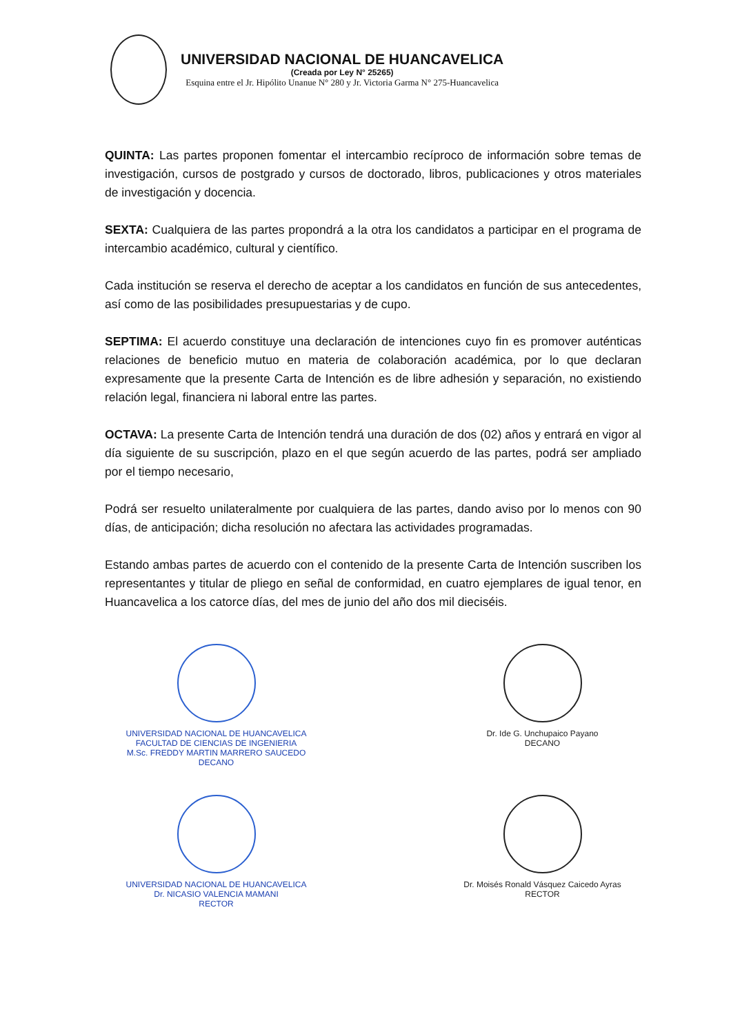UNIVERSIDAD NACIONAL DE HUANCAVELICA
(Creada por Ley N° 25265)
Esquina entre el Jr. Hipólito Unanue N° 280 y Jr. Victoria Garma N° 275-Huancavelica
QUINTA: Las partes proponen fomentar el intercambio recíproco de información sobre temas de investigación, cursos de postgrado y cursos de doctorado, libros, publicaciones y otros materiales de investigación y docencia.
SEXTA: Cualquiera de las partes propondrá a la otra los candidatos a participar en el programa de intercambio académico, cultural y científico.
Cada institución se reserva el derecho de aceptar a los candidatos en función de sus antecedentes, así como de las posibilidades presupuestarias y de cupo.
SEPTIMA: El acuerdo constituye una declaración de intenciones cuyo fin es promover auténticas relaciones de beneficio mutuo en materia de colaboración académica, por lo que declaran expresamente que la presente Carta de Intención es de libre adhesión y separación, no existiendo relación legal, financiera ni laboral entre las partes.
OCTAVA: La presente Carta de Intención tendrá una duración de dos (02) años y entrará en vigor al día siguiente de su suscripción, plazo en el que según acuerdo de las partes, podrá ser ampliado por el tiempo necesario,
Podrá ser resuelto unilateralmente por cualquiera de las partes, dando aviso por lo menos con 90 días, de anticipación; dicha resolución no afectara las actividades programadas.
Estando ambas partes de acuerdo con el contenido de la presente Carta de Intención suscriben los representantes y titular de pliego en señal de conformidad, en cuatro ejemplares de igual tenor, en Huancavelica a los catorce días, del mes de junio del año dos mil dieciséis.
UNIVERSIDAD NACIONAL DE HUANCAVELICA
FACULTAD DE CIENCIAS DE INGENIERIA
M.Sc. FREDDY MARTIN MARRERO SAUCEDO
DECANO
Dr. Ide G. Unchupaico Payano
DECANO
UNIVERSIDAD NACIONAL DE HUANCAVELICA
Dr. NICASIO VALENCIA MAMANI
RECTOR
Dr. Moisés Ronald Vásquez Caicedo Ayras
RECTOR